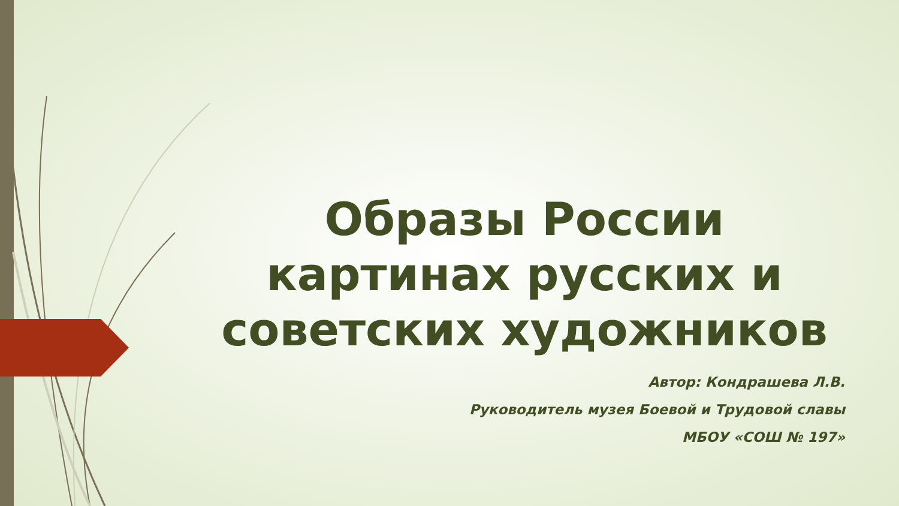Образы России картинах русских и советских художников
Автор: Кондрашева Л.В.
Руководитель музея Боевой и Трудовой славы
МБОУ «СОШ № 197»